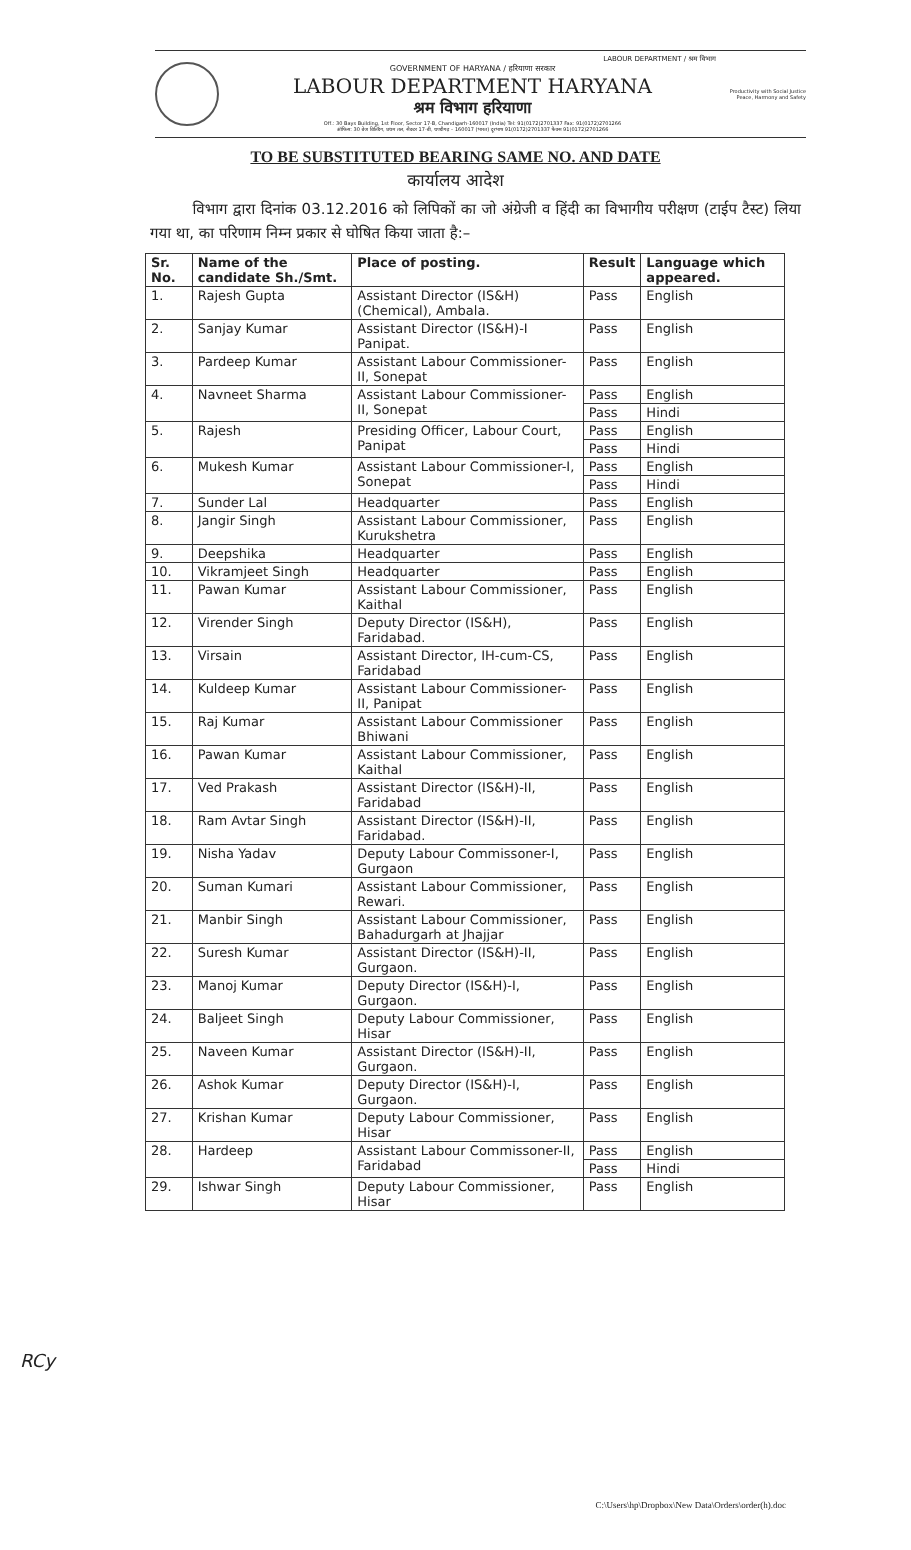LABOUR DEPARTMENT / श्रम विभाग
GOVERNMENT OF HARYANA / हरियाणा सरकार
LABOUR DEPARTMENT HARYANA
श्रम विभाग हरियाणा
Off.: 30 Bays Building, 1st Floor, Sector 17-B, Chandigarh-160017 (India) Tel: 91(0172)2701337 Fax: 91(0172)2701266
ऑफिस: 30 बेज बिल्डिंग, प्रथम तल, सैक्टर 17-बी, चण्डीगढ़ – 160017 (भारत) दूरभाष 91(0172)2701337 फैक्स 91(0172)2701266
Productivity with Social Justice
Peace, Harmony and Safety
TO BE SUBSTITUTED BEARING SAME NO. AND DATE
कार्यालय आदेश
विभाग द्वारा दिनांक 03.12.2016 को लिपिकों का जो अंग्रेजी व हिंदी का विभागीय परीक्षण (टाईप टैस्ट) लिया गया था, का परिणाम निम्न प्रकार से घोषित किया जाता है:–
| Sr. No. | Name of the candidate Sh./Smt. | Place of posting. | Result | Language which appeared. |
| --- | --- | --- | --- | --- |
| 1. | Rajesh Gupta | Assistant Director (IS&H) (Chemical), Ambala. | Pass | English |
| 2. | Sanjay Kumar | Assistant Director (IS&H)-I Panipat. | Pass | English |
| 3. | Pardeep Kumar | Assistant Labour Commissioner-II, Sonepat | Pass | English |
| 4. | Navneet Sharma | Assistant Labour Commissioner-II, Sonepat | Pass | English |
| | | | Pass | Hindi |
| 5. | Rajesh | Presiding Officer, Labour Court, Panipat | Pass | English |
| | | | Pass | Hindi |
| 6. | Mukesh Kumar | Assistant Labour Commissioner-I, Sonepat | Pass | English |
| | | | Pass | Hindi |
| 7. | Sunder Lal | Headquarter | Pass | English |
| 8. | Jangir Singh | Assistant Labour Commissioner, Kurukshetra | Pass | English |
| 9. | Deepshika | Headquarter | Pass | English |
| 10. | Vikramjeet Singh | Headquarter | Pass | English |
| 11. | Pawan Kumar | Assistant Labour Commissioner, Kaithal | Pass | English |
| 12. | Virender Singh | Deputy Director (IS&H), Faridabad. | Pass | English |
| 13. | Virsain | Assistant Director, IH-cum-CS, Faridabad | Pass | English |
| 14. | Kuldeep Kumar | Assistant Labour Commissioner-II, Panipat | Pass | English |
| 15. | Raj Kumar | Assistant Labour Commissioner Bhiwani | Pass | English |
| 16. | Pawan Kumar | Assistant Labour Commissioner, Kaithal | Pass | English |
| 17. | Ved Prakash | Assistant Director (IS&H)-II, Faridabad | Pass | English |
| 18. | Ram Avtar Singh | Assistant Director (IS&H)-II, Faridabad. | Pass | English |
| 19. | Nisha Yadav | Deputy Labour Commissoner-I, Gurgaon | Pass | English |
| 20. | Suman Kumari | Assistant Labour Commissioner, Rewari. | Pass | English |
| 21. | Manbir Singh | Assistant Labour Commissioner, Bahadurgarh at Jhajjar | Pass | English |
| 22. | Suresh Kumar | Assistant Director (IS&H)-II, Gurgaon. | Pass | English |
| 23. | Manoj Kumar | Deputy Director (IS&H)-I, Gurgaon. | Pass | English |
| 24. | Baljeet Singh | Deputy Labour Commissioner, Hisar | Pass | English |
| 25. | Naveen Kumar | Assistant Director (IS&H)-II, Gurgaon. | Pass | English |
| 26. | Ashok Kumar | Deputy Director (IS&H)-I, Gurgaon. | Pass | English |
| 27. | Krishan Kumar | Deputy Labour Commissioner, Hisar | Pass | English |
| 28. | Hardeep | Assistant Labour Commissoner-II, Faridabad | Pass | English |
| | | | Pass | Hindi |
| 29. | Ishwar Singh | Deputy Labour Commissioner, Hisar | Pass | English |
RCy
C:\Users\hp\Dropbox\New Data\Orders\order(h).doc